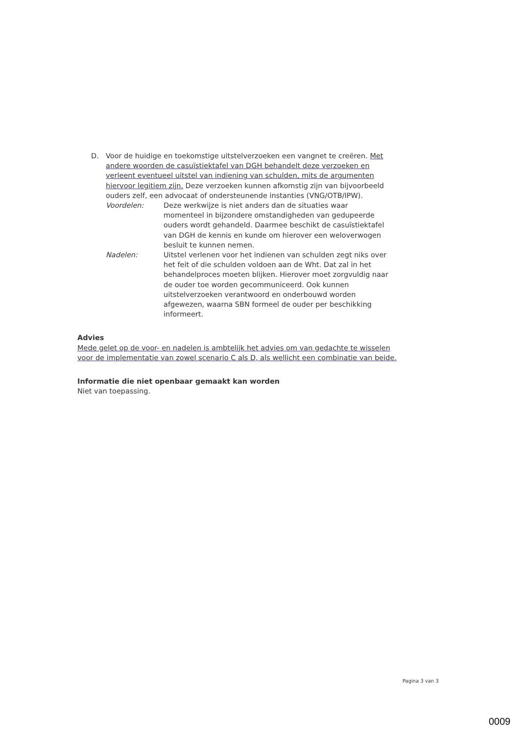D. Voor de huidige en toekomstige uitstelverzoeken een vangnet te creëren. Met andere woorden de casuïstiektafel van DGH behandelt deze verzoeken en verleent eventueel uitstel van indiening van schulden, mits de argumenten hiervoor legitiem zijn. Deze verzoeken kunnen afkomstig zijn van bijvoorbeeld ouders zelf, een advocaat of ondersteunende instanties (VNG/OTB/IPW).
Voordelen: Deze werkwijze is niet anders dan de situaties waar momenteel in bijzondere omstandigheden van gedupeerde ouders wordt gehandeld. Daarmee beschikt de casuïstiektafel van DGH de kennis en kunde om hierover een weloverwogen besluit te kunnen nemen.
Nadelen: Uitstel verlenen voor het indienen van schulden zegt niks over het feit of die schulden voldoen aan de Wht. Dat zal in het behandelproces moeten blijken. Hierover moet zorgvuldig naar de ouder toe worden gecommuniceerd. Ook kunnen uitstelverzoeken verantwoord en onderbouwd worden afgewezen, waarna SBN formeel de ouder per beschikking informeert.
Advies
Mede gelet op de voor- en nadelen is ambtelijk het advies om van gedachte te wisselen voor de implementatie van zowel scenario C als D, als wellicht een combinatie van beide.
Informatie die niet openbaar gemaakt kan worden
Niet van toepassing.
Pagina 3 van 3
0009